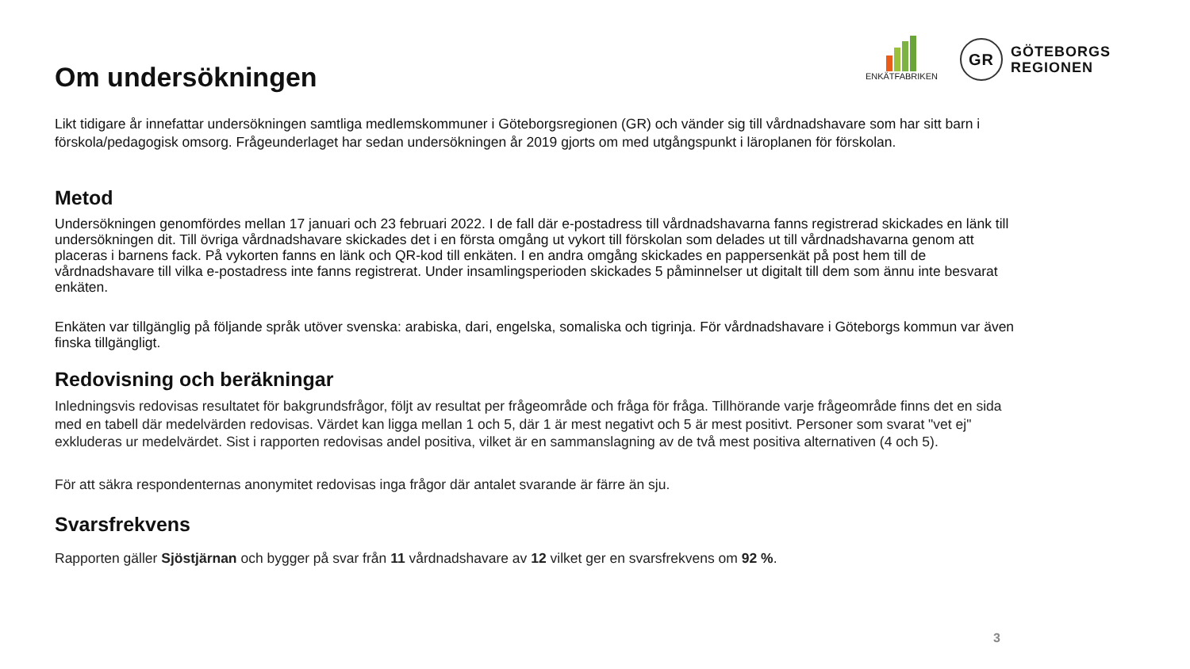ENKÄTFABRIKEN
GR
GÖTEBORGS
REGIONEN
Om undersökningen
Likt tidigare år innefattar undersökningen samtliga medlemskommuner i Göteborgsregionen (GR) och vänder sig till vårdnadshavare som har sitt barn i förskola/pedagogisk omsorg. Frågeunderlaget har sedan undersökningen år 2019 gjorts om med utgångspunkt i läroplanen för förskolan.
Metod
Undersökningen genomfördes mellan 17 januari och 23 februari 2022. I de fall där e-postadress till vårdnadshavarna fanns registrerad skickades en länk till undersökningen dit. Till övriga vårdnadshavare skickades det i en första omgång ut vykort till förskolan som delades ut till vårdnadshavarna genom att placeras i barnens fack. På vykorten fanns en länk och QR-kod till enkäten. I en andra omgång skickades en pappersenkät på post hem till de vårdnadshavare till vilka e-postadress inte fanns registrerat. Under insamlingsperioden skickades 5 påminnelser ut digitalt till dem som ännu inte besvarat enkäten.
Enkäten var tillgänglig på följande språk utöver svenska: arabiska, dari, engelska, somaliska och tigrinja. För vårdnadshavare i Göteborgs kommun var även finska tillgängligt.
Redovisning och beräkningar
Inledningsvis redovisas resultatet för bakgrundsfrågor, följt av resultat per frågeområde och fråga för fråga. Tillhörande varje frågeområde finns det en sida med en tabell där medelvärden redovisas. Värdet kan ligga mellan 1 och 5, där 1 är mest negativt och 5 är mest positivt. Personer som svarat "vet ej" exkluderas ur medelvärdet. Sist i rapporten redovisas andel positiva, vilket är en sammanslagning av de två mest positiva alternativen (4 och 5).
För att säkra respondenternas anonymitet redovisas inga frågor där antalet svarande är färre än sju.
Svarsfrekvens
Rapporten gäller Sjöstjärnan och bygger på svar från 11 vårdnadshavare av 12 vilket ger en svarsfrekvens om 92 %.
3